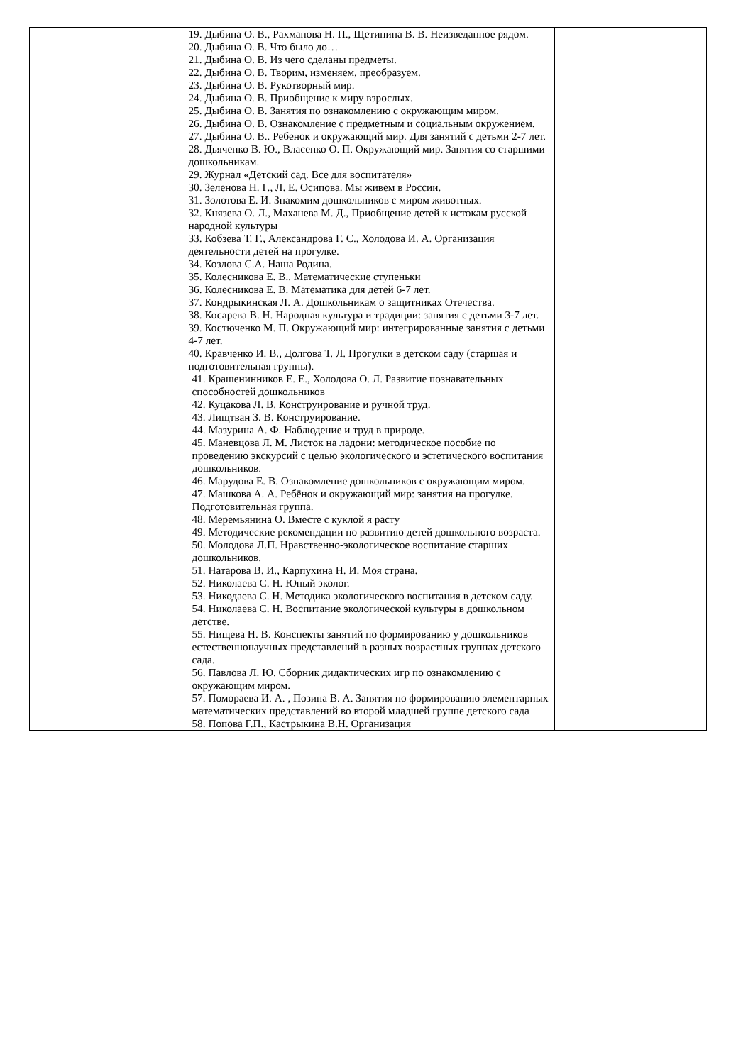| | 19. Дыбина О. В., Рахманова Н. П., Щетинина В. В. Неизведанное рядом. 20. Дыбина О. В. Что было до… 21. Дыбина О. В. Из чего сделаны предметы. 22. Дыбина О. В. Творим, изменяем, преобразуем. 23. Дыбина О. В. Рукотворный мир. 24. Дыбина О. В. Приобщение к миру взрослых. 25. Дыбина О. В. Занятия по ознакомлению с окружающим миром. 26. Дыбина О. В. Ознакомление с предметным и социальным окружением. 27. Дыбина О. В.. Ребенок и окружающий мир. Для занятий с детьми 2-7 лет. 28. Дьяченко В. Ю., Власенко О. П. Окружающий мир. Занятия со старшими дошкольникам. 29. Журнал «Детский сад. Все для воспитателя» 30. Зеленова Н. Г., Л. Е. Осипова. Мы живем в России. 31. Золотова Е. И. Знакомим дошкольников с миром животных. 32. Князева О. Л., Маханева М. Д., Приобщение детей к истокам русской народной культуры 33. Кобзева Т. Г., Александрова Г. С., Холодова И. А. Организация деятельности детей на прогулке. 34. Козлова С.А. Наша Родина. 35. Колесникова Е. В.. Математические ступеньки 36. Колесникова Е. В. Математика для детей 6-7 лет. 37. Кондрыкинская Л. А. Дошкольникам о защитниках Отечества. 38. Косарева В. Н. Народная культура и традиции: занятия с детьми 3-7 лет. 39. Костюченко М. П. Окружающий мир: интегрированные занятия с детьми 4-7 лет. 40. Кравченко И. В., Долгова Т. Л. Прогулки в детском саду (старшая и подготовительная группы). 41. Крашенинников Е. Е., Холодова О. Л. Развитие познавательных способностей дошкольников 42. Куцакова Л. В. Конструирование и ручной труд. 43. Лищтван З. В. Конструирование. 44. Мазурина А. Ф. Наблюдение и труд в природе. 45. Маневцова Л. М. Листок на ладони: методическое пособие по проведению экскурсий с целью экологического и эстетического воспитания дошкольников. 46. Марудова Е. В. Ознакомление дошкольников с окружающим миром. 47. Машкова А. А. Ребёнок и окружающий мир: занятия на прогулке. Подготовительная группа. 48. Меремьянина О. Вместе с куклой я расту 49. Методические рекомендации по развитию детей дошкольного возраста. 50. Молодова Л.П. Нравственно-экологическое воспитание старших дошкольников. 51. Натарова В. И., Карпухина Н. И. Моя страна. 52. Николаева С. Н. Юный эколог. 53. Никодаева С. Н. Методика экологического воспитания в детском саду. 54. Николаева С. Н. Воспитание экологической культуры в дошкольном детстве. 55. Нищева Н. В. Конспекты занятий по формированию у дошкольников естественнонаучных представлений в разных возрастных группах детского сада. 56. Павлова Л. Ю. Сборник дидактических игр по ознакомлению с окружающим миром. 57. Помораева И. А. , Позина В. А. Занятия по формированию элементарных математических представлений во второй младшей группе детского сада 58. Попова Г.П., Кастрыкина В.Н. Организация | |